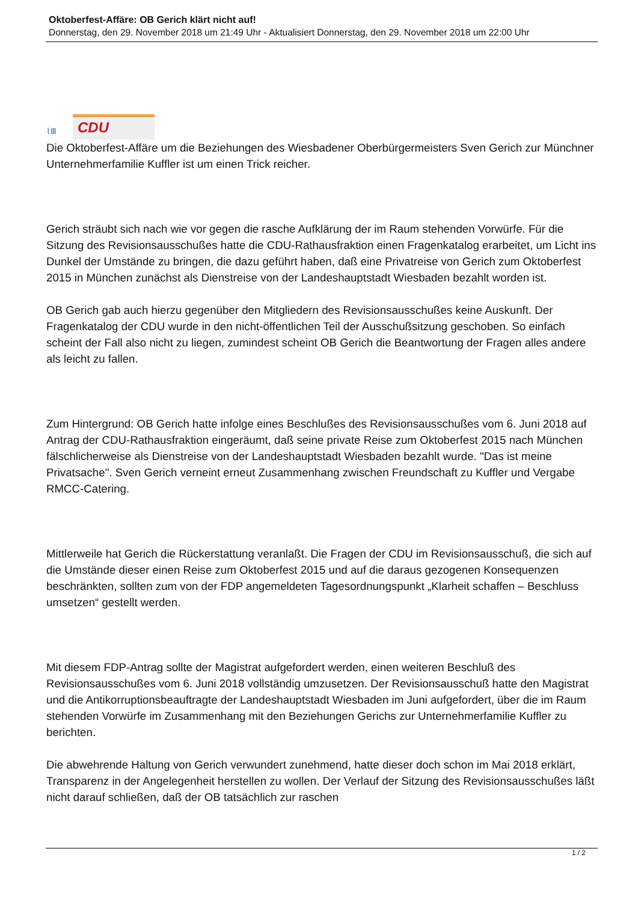Oktoberfest-Affäre: OB Gerich klärt nicht auf!
Donnerstag, den 29. November 2018 um 21:49 Uhr - Aktualisiert Donnerstag, den 29. November 2018 um 22:00 Uhr
⌇Ⅲ CDU
Die Oktoberfest-Affäre um die Beziehungen des Wiesbadener Oberbürgermeisters Sven Gerich zur Münchner Unternehmerfamilie Kuffler ist um einen Trick reicher.
Gerich sträubt sich nach wie vor gegen die rasche Aufklärung der im Raum stehenden Vorwürfe. Für die Sitzung des Revisionsausschußes hatte die CDU-Rathausfraktion einen Fragenkatalog erarbeitet, um Licht ins Dunkel der Umstände zu bringen, die dazu geführt haben, daß eine Privatreise von Gerich zum Oktoberfest 2015 in München zunächst als Dienstreise von der Landeshauptstadt Wiesbaden bezahlt worden ist.
OB Gerich gab auch hierzu gegenüber den Mitgliedern des Revisionsausschußes keine Auskunft. Der Fragenkatalog der CDU wurde in den nicht-öffentlichen Teil der Ausschußsitzung geschoben. So einfach scheint der Fall also nicht zu liegen, zumindest scheint OB Gerich die Beantwortung der Fragen alles andere als leicht zu fallen.
Zum Hintergrund: OB Gerich hatte infolge eines Beschlußes des Revisionsausschußes vom 6. Juni 2018 auf Antrag der CDU-Rathausfraktion eingeräumt, daß seine private Reise zum Oktoberfest 2015 nach München fälschlicherweise als Dienstreise von der Landeshauptstadt Wiesbaden bezahlt wurde. "Das ist meine Privatsache". Sven Gerich verneint erneut Zusammenhang zwischen Freundschaft zu Kuffler und Vergabe RMCC-Catering.
Mittlerweile hat Gerich die Rückerstattung veranlaßt. Die Fragen der CDU im Revisionsausschuß, die sich auf die Umstände dieser einen Reise zum Oktoberfest 2015 und auf die daraus gezogenen Konsequenzen beschränkten, sollten zum von der FDP angemeldeten Tagesordnungspunkt „Klarheit schaffen – Beschluss umsetzen“ gestellt werden.
Mit diesem FDP-Antrag sollte der Magistrat aufgefordert werden, einen weiteren Beschluß des Revisionsausschußes vom 6. Juni 2018 vollständig umzusetzen. Der Revisionsausschuß hatte den Magistrat und die Antikorruptionsbeauftragte der Landeshauptstadt Wiesbaden im Juni aufgefordert, über die im Raum stehenden Vorwürfe im Zusammenhang mit den Beziehungen Gerichs zur Unternehmerfamilie Kuffler zu berichten.
Die abwehrende Haltung von Gerich verwundert zunehmend, hatte dieser doch schon im Mai 2018 erklärt, Transparenz in der Angelegenheit herstellen zu wollen. Der Verlauf der Sitzung des Revisionsausschußes läßt nicht darauf schließen, daß der OB tatsächlich zur raschen
1 / 2